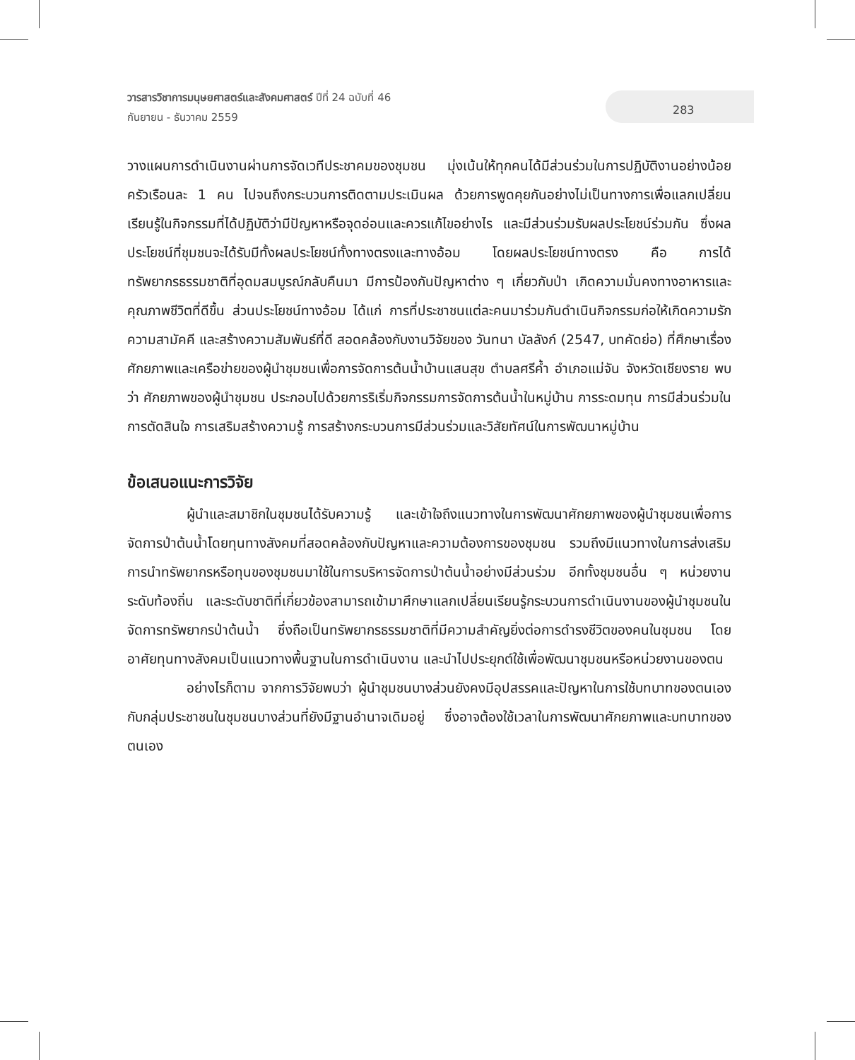วารสารวิชาการมนุษยศาสตร์และสังคมศาสตร์ ปีที่ 24 ฉบับที่ 46
กันยายน - ธันวาคม 2559
283
วางแผนการดำเนินงานผ่านการจัดเวทีประชาคมของชุมชน มุ่งเน้นให้ทุกคนได้มีส่วนร่วมในการปฏิบัติงานอย่างน้อยครัวเรือนละ 1 คน ไปจนถึงกระบวนการติดตามประเมินผล ด้วยการพูดคุยกันอย่างไม่เป็นทางการเพื่อแลกเปลี่ยนเรียนรู้ในกิจกรรมที่ได้ปฏิบัติว่ามีปัญหาหรือจุดอ่อนและควรแก้ไขอย่างไร และมีส่วนร่วมรับผลประโยชน์ร่วมกัน ซึ่งผลประโยชน์ที่ชุมชนจะได้รับมีทั้งผลประโยชน์ทั้งทางตรงและทางอ้อม โดยผลประโยชน์ทางตรง คือ การได้ทรัพยากรธรรมชาติที่อุดมสมบูรณ์กลับคืนมา มีการป้องกันปัญหาต่าง ๆ เกี่ยวกับป่า เกิดความมั่นคงทางอาหารและคุณภาพชีวิตที่ดีขึ้น ส่วนประโยชน์ทางอ้อม ได้แก่ การที่ประชาชนแต่ละคนมาร่วมกันดำเนินกิจกรรมก่อให้เกิดความรัก ความสามัคคี และสร้างความสัมพันธ์ที่ดี สอดคล้องกับงานวิจัยของ วันทนา บัลลังก์ (2547, บทคัดย่อ) ที่ศึกษาเรื่องศักยภาพและเครือข่ายของผู้นำชุมชนเพื่อการจัดการต้นน้ำบ้านแสนสุข ตำบลศรีค้ำ อำเภอแม่จัน จังหวัดเชียงราย พบว่า ศักยภาพของผู้นำชุมชน ประกอบไปด้วยการริเริ่มกิจกรรมการจัดการต้นน้ำในหมู่บ้าน การระดมทุน การมีส่วนร่วมในการตัดสินใจ การเสริมสร้างความรู้ การสร้างกระบวนการมีส่วนร่วมและวิสัยทัศน์ในการพัฒนาหมู่บ้าน
ข้อเสนอแนะการวิจัย
ผู้นำและสมาชิกในชุมชนได้รับความรู้ และเข้าใจถึงแนวทางในการพัฒนาศักยภาพของผู้นำชุมชนเพื่อการจัดการป่าต้นน้ำโดยทุนทางสังคมที่สอดคล้องกับปัญหาและความต้องการของชุมชน รวมถึงมีแนวทางในการส่งเสริมการนำทรัพยากรหรือทุนของชุมชนมาใช้ในการบริหารจัดการป่าต้นน้ำอย่างมีส่วนร่วม อีกทั้งชุมชนอื่น ๆ หน่วยงานระดับท้องถิ่น และระดับชาติที่เกี่ยวข้องสามารถเข้ามาศึกษาแลกเปลี่ยนเรียนรู้กระบวนการดำเนินงานของผู้นำชุมชนในจัดการทรัพยากรป่าต้นน้ำ ซึ่งถือเป็นทรัพยากรธรรมชาติที่มีความสำคัญยิ่งต่อการดำรงชีวิตของคนในชุมชน โดยอาศัยทุนทางสังคมเป็นแนวทางพื้นฐานในการดำเนินงาน และนำไปประยุกต์ใช้เพื่อพัฒนาชุมชนหรือหน่วยงานของตน
อย่างไรก็ตาม จากการวิจัยพบว่า ผู้นำชุมชนบางส่วนยังคงมีอุปสรรคและปัญหาในการใช้บทบาทของตนเองกับกลุ่มประชาชนในชุมชนบางส่วนที่ยังมีฐานอำนาจเดิมอยู่ ซึ่งอาจต้องใช้เวลาในการพัฒนาศักยภาพและบทบาทของตนเอง